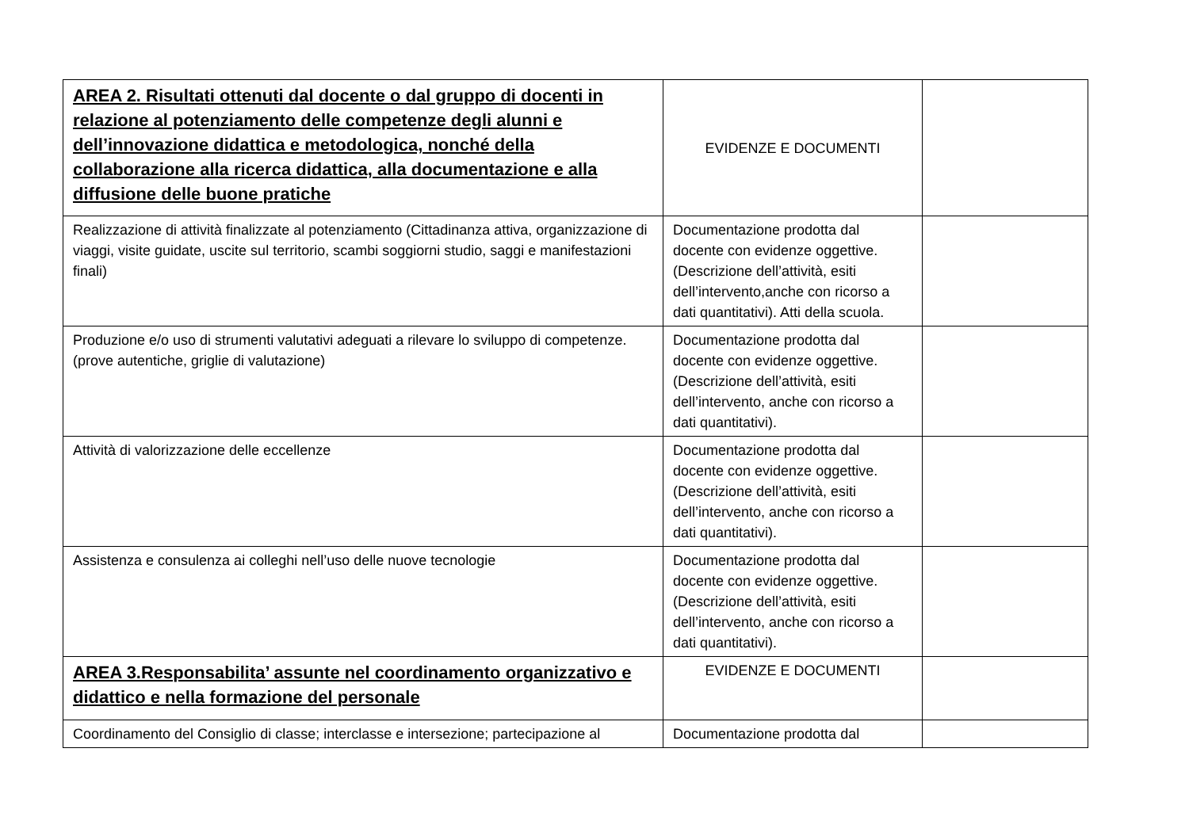| AREA 2. Risultati ottenuti dal docente o dal gruppo di docenti in relazione al potenziamento delle competenze degli alunni e dell’innovazione didattica e metodologica, nonché della collaborazione alla ricerca didattica, alla documentazione e alla diffusione delle buone pratiche | EVIDENZE E DOCUMENTI | |
| Realizzazione di attività finalizzate al potenziamento (Cittadinanza attiva, organizzazione di viaggi, visite guidate, uscite sul territorio, scambi soggiorni studio, saggi e manifestazioni finali) | Documentazione prodotta dal docente con evidenze oggettive. (Descrizione dell’attività, esiti dell’intervento,anche con ricorso a dati quantitativi). Atti della scuola. | |
| Produzione e/o uso di strumenti valutativi adeguati a rilevare lo sviluppo di competenze.(prove autentiche, griglie di valutazione) | Documentazione prodotta dal docente con evidenze oggettive.(Descrizione dell’attività, esiti dell’intervento, anche con ricorso a dati quantitativi). | |
| Attività di valorizzazione delle eccellenze | Documentazione prodotta dal docente con evidenze oggettive.(Descrizione dell’attività, esiti dell’intervento, anche con ricorso a dati quantitativi). | |
| Assistenza e consulenza ai colleghi nell’uso delle nuove tecnologie | Documentazione prodotta dal docente con evidenze oggettive.(Descrizione dell’attività, esiti dell’intervento, anche con ricorso a dati quantitativi). | |
| AREA 3.Responsabilita’ assunte nel coordinamento organizzativo e didattico e nella formazione del personale | EVIDENZE E DOCUMENTI | |
| Coordinamento del Consiglio di classe; interclasse e intersezione; partecipazione al | Documentazione prodotta dal | |